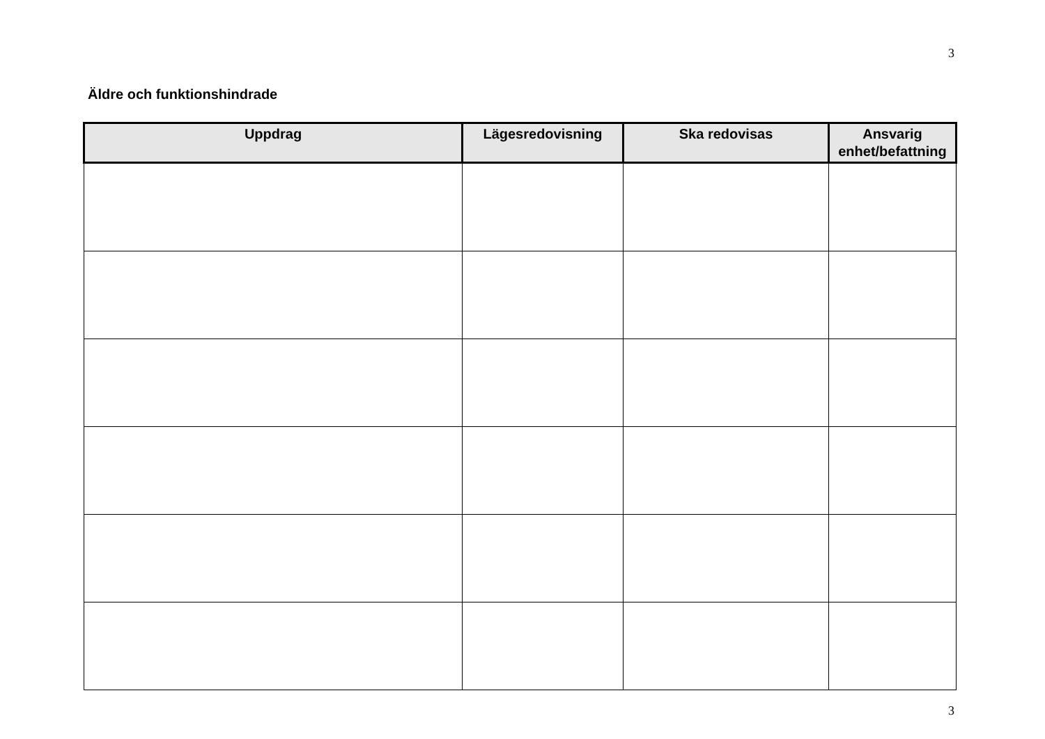3
Äldre och funktionshindrade
| Uppdrag | Lägesredovisning | Ska redovisas | Ansvarig enhet/befattning |
| --- | --- | --- | --- |
3